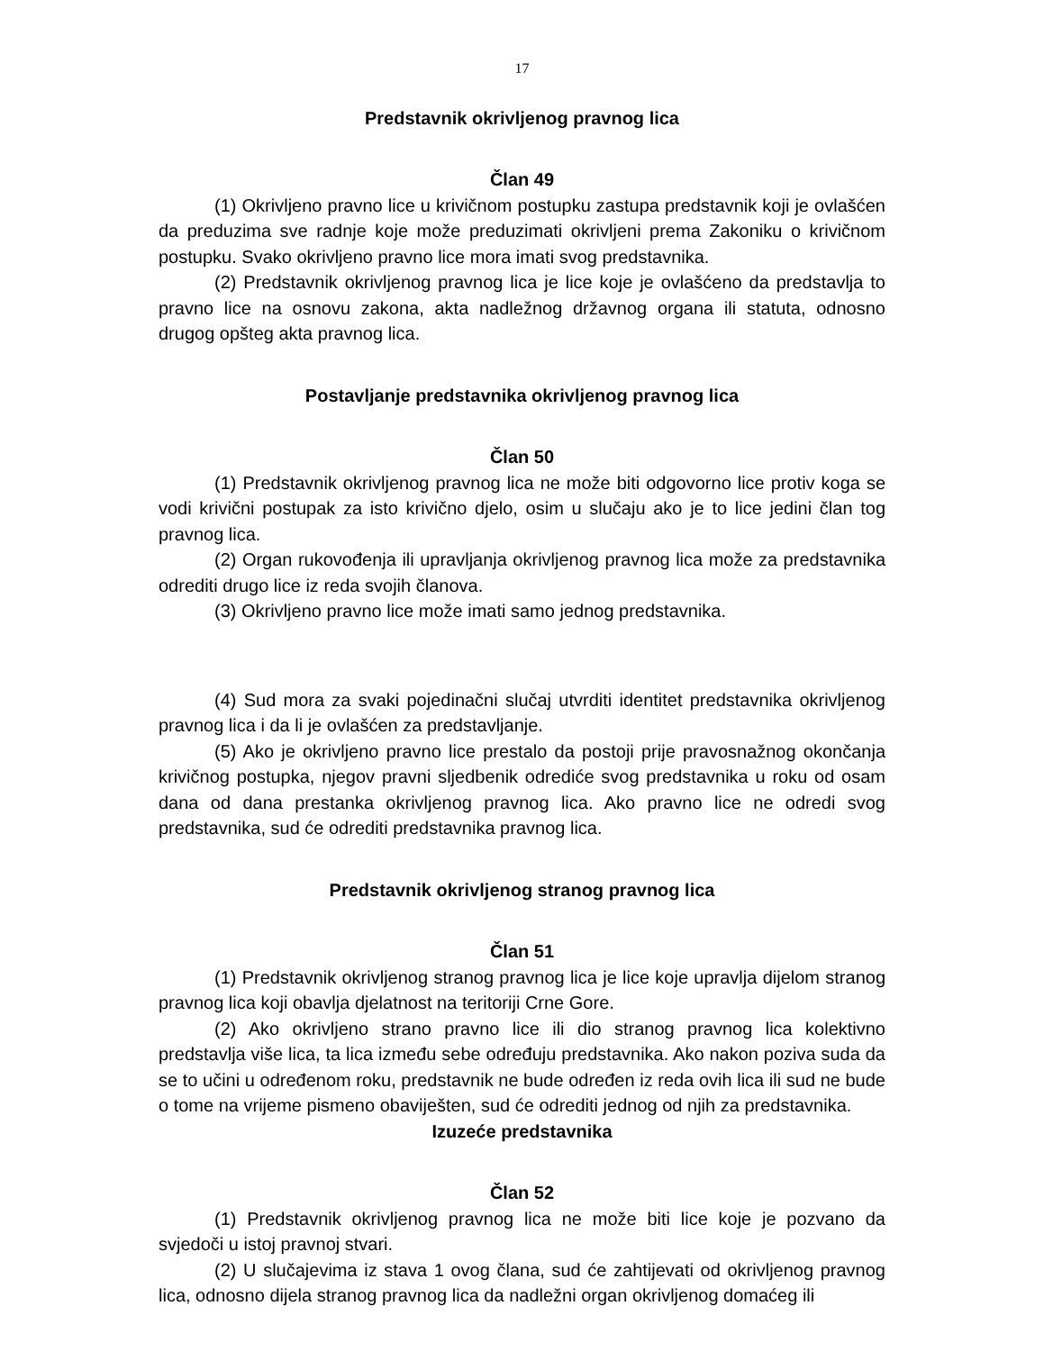17
Predstavnik okrivljenog pravnog lica
Član 49
(1) Okrivljeno pravno lice u krivičnom postupku zastupa predstavnik koji je ovlašćen da preduzima sve radnje koje može preduzimati okrivljeni prema Zakoniku o krivičnom postupku. Svako okrivljeno pravno lice mora imati svog predstavnika.
(2) Predstavnik okrivljenog pravnog lica je lice koje je ovlašćeno da predstavlja to pravno lice na osnovu zakona, akta nadležnog državnog organa ili statuta, odnosno drugog opšteg akta pravnog lica.
Postavljanje predstavnika okrivljenog pravnog lica
Član 50
(1) Predstavnik okrivljenog pravnog lica ne može biti odgovorno lice protiv koga se vodi krivični postupak za isto krivično djelo, osim u slučaju ako je to lice jedini član tog pravnog lica.
(2) Organ rukovođenja ili upravljanja okrivljenog pravnog lica može za predstavnika odrediti drugo lice iz reda svojih članova.
(3) Okrivljeno pravno lice može imati samo jednog predstavnika.
(4) Sud mora za svaki pojedinačni slučaj utvrditi identitet predstavnika okrivljenog pravnog lica i da li je ovlašćen za predstavljanje.
(5) Ako je okrivljeno pravno lice prestalo da postoji prije pravosnažnog okončanja krivičnog postupka, njegov pravni sljedbenik odrediće svog predstavnika u roku od osam dana od dana prestanka okrivljenog pravnog lica. Ako pravno lice ne odredi svog predstavnika, sud će odrediti predstavnika pravnog lica.
Predstavnik okrivljenog stranog pravnog lica
Član 51
(1) Predstavnik okrivljenog stranog pravnog lica je lice koje upravlja dijelom stranog pravnog lica koji obavlja djelatnost na teritoriji Crne Gore.
(2) Ako okrivljeno strano pravno lice ili dio stranog pravnog lica kolektivno predstavlja više lica, ta lica između sebe određuju predstavnika. Ako nakon poziva suda da se to učini u određenom roku, predstavnik ne bude određen iz reda ovih lica ili sud ne bude o tome na vrijeme pismeno obaviješten, sud će odrediti jednog od njih za predstavnika.
Izuzeće predstavnika
Član 52
(1) Predstavnik okrivljenog pravnog lica ne može biti lice koje je pozvano da svjedoči u istoj pravnoj stvari.
(2) U slučajevima iz stava 1 ovog člana, sud će zahtijevati od okrivljenog pravnog lica, odnosno dijela stranog pravnog lica da nadležni organ okrivljenog domaćeg ili